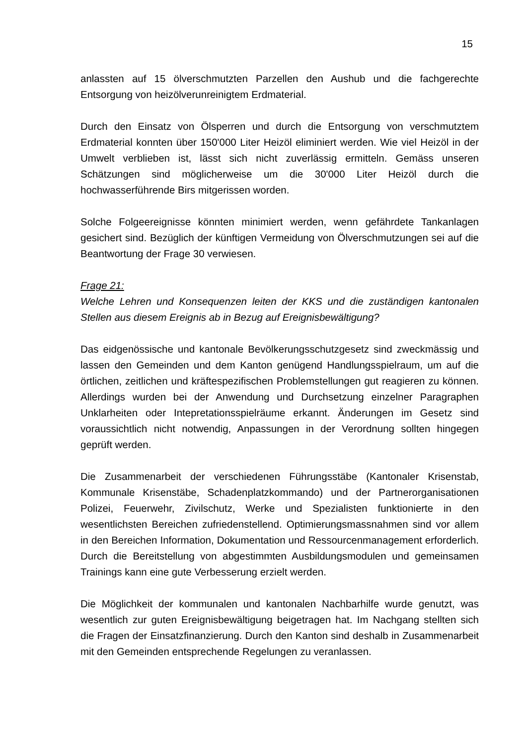15
anlassten auf 15 ölverschmutzten Parzellen den Aushub und die fachgerechte Entsorgung von heizölverunreinigtem Erdmaterial.
Durch den Einsatz von Ölsperren und durch die Entsorgung von verschmutztem Erdmaterial konnten über 150'000 Liter Heizöl eliminiert werden. Wie viel Heizöl in der Umwelt verblieben ist, lässt sich nicht zuverlässig ermitteln. Gemäss unseren Schätzungen sind möglicherweise um die 30'000 Liter Heizöl durch die hochwasserführende Birs mitgerissen worden.
Solche Folgeereignisse könnten minimiert werden, wenn gefährdete Tankanlagen gesichert sind. Bezüglich der künftigen Vermeidung von Ölverschmutzungen sei auf die Beantwortung der Frage 30 verwiesen.
Frage 21:
Welche Lehren und Konsequenzen leiten der KKS und die zuständigen kantonalen Stellen aus diesem Ereignis ab in Bezug auf Ereignisbewältigung?
Das eidgenössische und kantonale Bevölkerungsschutzgesetz sind zweckmässig und lassen den Gemeinden und dem Kanton genügend Handlungsspielraum, um auf die örtlichen, zeitlichen und kräftespezifischen Problemstellungen gut reagieren zu können. Allerdings wurden bei der Anwendung und Durchsetzung einzelner Paragraphen Unklarheiten oder Intepretationsspielräume erkannt. Änderungen im Gesetz sind voraussichtlich nicht notwendig, Anpassungen in der Verordnung sollten hingegen geprüft werden.
Die Zusammenarbeit der verschiedenen Führungsstäbe (Kantonaler Krisenstab, Kommunale Krisenstäbe, Schadenplatzkommando) und der Partnerorganisationen Polizei, Feuerwehr, Zivilschutz, Werke und Spezialisten funktionierte in den wesentlichsten Bereichen zufriedenstellend. Optimierungsmassnahmen sind vor allem in den Bereichen Information, Dokumentation und Ressourcenmanagement erforderlich. Durch die Bereitstellung von abgestimmten Ausbildungsmodulen und gemeinsamen Trainings kann eine gute Verbesserung erzielt werden.
Die Möglichkeit der kommunalen und kantonalen Nachbarhilfe wurde genutzt, was wesentlich zur guten Ereignisbewältigung beigetragen hat. Im Nachgang stellten sich die Fragen der Einsatzfinanzierung. Durch den Kanton sind deshalb in Zusammenarbeit mit den Gemeinden entsprechende Regelungen zu veranlassen.